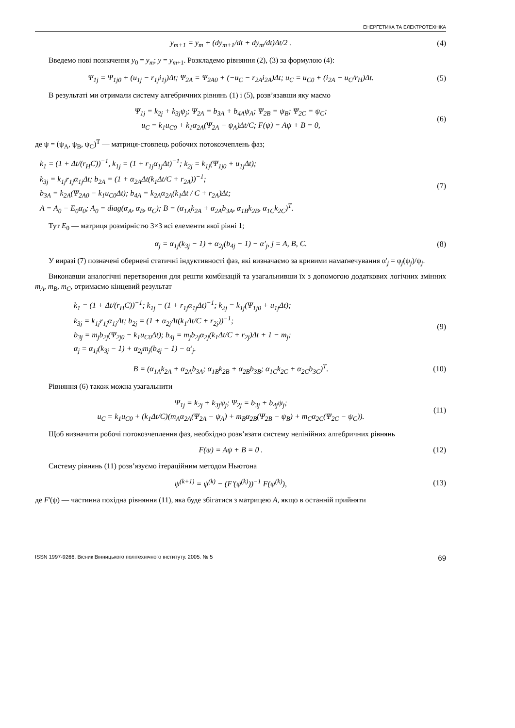ЕНЕРГЕТИКА ТА ЕЛЕКТРОТЕХНІКА
y<sub>m+1</sub> = y<sub>m</sub> + (dy<sub>m+1</sub>/dt + dy<sub>m</sub>/dt)Δt/2 .
(4)
Введемо нові позначення y<sub>0</sub> = y<sub>m</sub>; y = y<sub>m+1</sub>. Розкладемо рівняння (2), (3) за формулою (4):
Ψ<sub>1j</sub> = Ψ<sub>1j0</sub> + (u<sub>1j</sub> − r<sub>1j</sub>i<sub>1j</sub>)Δt; Ψ<sub>2A</sub> = Ψ<sub>2A0</sub> + (−u<sub>C</sub> − r<sub>2A</sub>i<sub>2A</sub>)Δt; u<sub>C</sub> = u<sub>C0</sub> + (i<sub>2A</sub> − u<sub>C</sub>/r<sub>H</sub>)Δt.
(5)
В результаті ми отримали систему алгебричних рівнянь (1) і (5), розв’язавши яку маємо
Ψ<sub>1j</sub> = k<sub>2j</sub> + k<sub>3j</sub>ψ<sub>j</sub>; Ψ<sub>2A</sub> = b<sub>3A</sub> + b<sub>4A</sub>ψ<sub>A</sub>; Ψ<sub>2B</sub> = ψ<sub>B</sub>; Ψ<sub>2C</sub> = ψ<sub>C</sub>;
u<sub>C</sub> = k<sub>1</sub>u<sub>C0</sub> + k<sub>1</sub>α<sub>2A</sub>(Ψ<sub>2A</sub> − ψ<sub>A</sub>)Δt/C; F(ψ) = Aψ + B = 0,
(6)
де ψ = (ψ<sub>A</sub>, ψ<sub>B</sub>, ψ<sub>C</sub>)<sup>T</sup> — матриця-стовпець робочих потокозчеплень фаз;
k<sub>1</sub> = (1 + Δt/(r<sub>H</sub>C))<sup>−1</sup>, k<sub>1j</sub> = (1 + r<sub>1j</sub>α<sub>1j</sub>Δt)<sup>−1</sup>; k<sub>2j</sub> = k<sub>1j</sub>(Ψ<sub>1j0</sub> + u<sub>1j</sub>Δt);
k<sub>3j</sub> = k<sub>1j</sub>r<sub>1j</sub>α<sub>1j</sub>Δt; b<sub>2A</sub> = (1 + α<sub>2A</sub>Δt(k<sub>1</sub>Δt/C + r<sub>2A</sub>))<sup>−1</sup>;
b<sub>3A</sub> = k<sub>2A</sub>(Ψ<sub>2A0</sub> − k<sub>1</sub>u<sub>C0</sub>Δt); b<sub>4A</sub> = k<sub>2A</sub>α<sub>2A</sub>(k<sub>1</sub>Δt / C + r<sub>2A</sub>)Δt;
A = A<sub>0</sub> − E<sub>0</sub>α<sub>0</sub>; A<sub>0</sub> = diag(α<sub>A</sub>, α<sub>B</sub>, α<sub>C</sub>); B = (α<sub>1A</sub>k<sub>2A</sub> + α<sub>2A</sub>b<sub>3A</sub>, α<sub>1B</sub>k<sub>2B</sub>, α<sub>1C</sub>k<sub>2C</sub>)<sup>T</sup>.
(7)
Тут E<sub>0</sub> — матриця розмірністю 3×3 всі елементи якої рівні 1;
α<sub>j</sub> = α<sub>1j</sub>(k<sub>3j</sub> − 1) + α<sub>2j</sub>(b<sub>4j</sub> − 1) − α′<sub>j</sub>, j = A, B, C.
(8)
У виразі (7) позначені обернені статичні індуктивності фаз, які визначаємо за кривими намаґнечування α'<sub>j</sub> = φ<sub>j</sub>(ψ<sub>j</sub>)/ψ<sub>j</sub>.
Виконавши аналогічні перетворення для решти комбінацій та узагальнивши їх з допомогою додаткових логічних змінних m<sub>A</sub>, m<sub>B</sub>, m<sub>C</sub>, отримаємо кінцевий результат
k<sub>1</sub> = (1 + Δt/(r<sub>H</sub>C))<sup>−1</sup>; k<sub>1j</sub> = (1 + r<sub>1j</sub>α<sub>1j</sub>Δt)<sup>−1</sup>; k<sub>2j</sub> = k<sub>1j</sub>(Ψ<sub>1j0</sub> + u<sub>1j</sub>Δt);
k<sub>3j</sub> = k<sub>1j</sub>r<sub>1j</sub>α<sub>1j</sub>Δt; b<sub>2j</sub> = (1 + α<sub>2j</sub>Δt(k<sub>1</sub>Δt/C + r<sub>2j</sub>))<sup>−1</sup>;
b<sub>3j</sub> = m<sub>j</sub>b<sub>2j</sub>(Ψ<sub>2j0</sub> − k<sub>1</sub>u<sub>C0</sub>Δt); b<sub>4j</sub> = m<sub>j</sub>b<sub>2j</sub>α<sub>2j</sub>(k<sub>1</sub>Δt/C + r<sub>2j</sub>)Δt + 1 − m<sub>j</sub>;
α<sub>j</sub> = α<sub>1j</sub>(k<sub>3j</sub> − 1) + α<sub>2j</sub>m<sub>j</sub>(b<sub>4j</sub> − 1) − α'<sub>j</sub>.
(9)
B = (α<sub>1A</sub>k<sub>2A</sub> + α<sub>2A</sub>b<sub>3A</sub>; α<sub>1B</sub>k<sub>2B</sub> + α<sub>2B</sub>b<sub>3B</sub>; α<sub>1C</sub>k<sub>2C</sub> + α<sub>2C</sub>b<sub>3C</sub>)<sup>T</sup>.
(10)
Рівняння (6) також можна узагальнити
Ψ<sub>1j</sub> = k<sub>2j</sub> + k<sub>3j</sub>ψ<sub>j</sub>; Ψ<sub>2j</sub> = b<sub>3j</sub> + b<sub>4j</sub>ψ<sub>j</sub>;
u<sub>C</sub> = k<sub>1</sub>u<sub>C0</sub> + (k<sub>1</sub>Δt/C)(m<sub>A</sub>α<sub>2A</sub>(Ψ<sub>2A</sub> − ψ<sub>A</sub>) + m<sub>B</sub>α<sub>2B</sub>(Ψ<sub>2B</sub> − ψ<sub>B</sub>) + m<sub>C</sub>α<sub>2C</sub>(Ψ<sub>2C</sub> − ψ<sub>C</sub>)).
(11)
Щоб визначити робочі потокозчеплення фаз, необхідно розв’язати систему нелінійних алгебричних рівнянь
F(ψ) = Aψ + B = 0 .
(12)
Систему рівнянь (11) розв’язуємо ітераційним методом Ньютона
ψ<sup>(k+1)</sup> = ψ<sup>(k)</sup> − (F'(ψ<sup>(k)</sup>))<sup>−1</sup> F(ψ<sup>(k)</sup>),
(13)
де F'(ψ) — частинна похідна рівняння (11), яка буде збігатися з матрицею A, якщо в останній прийняти
ISSN 1997-9266. Вісник Вінницького політехнічного інституту. 2005. № 5 69